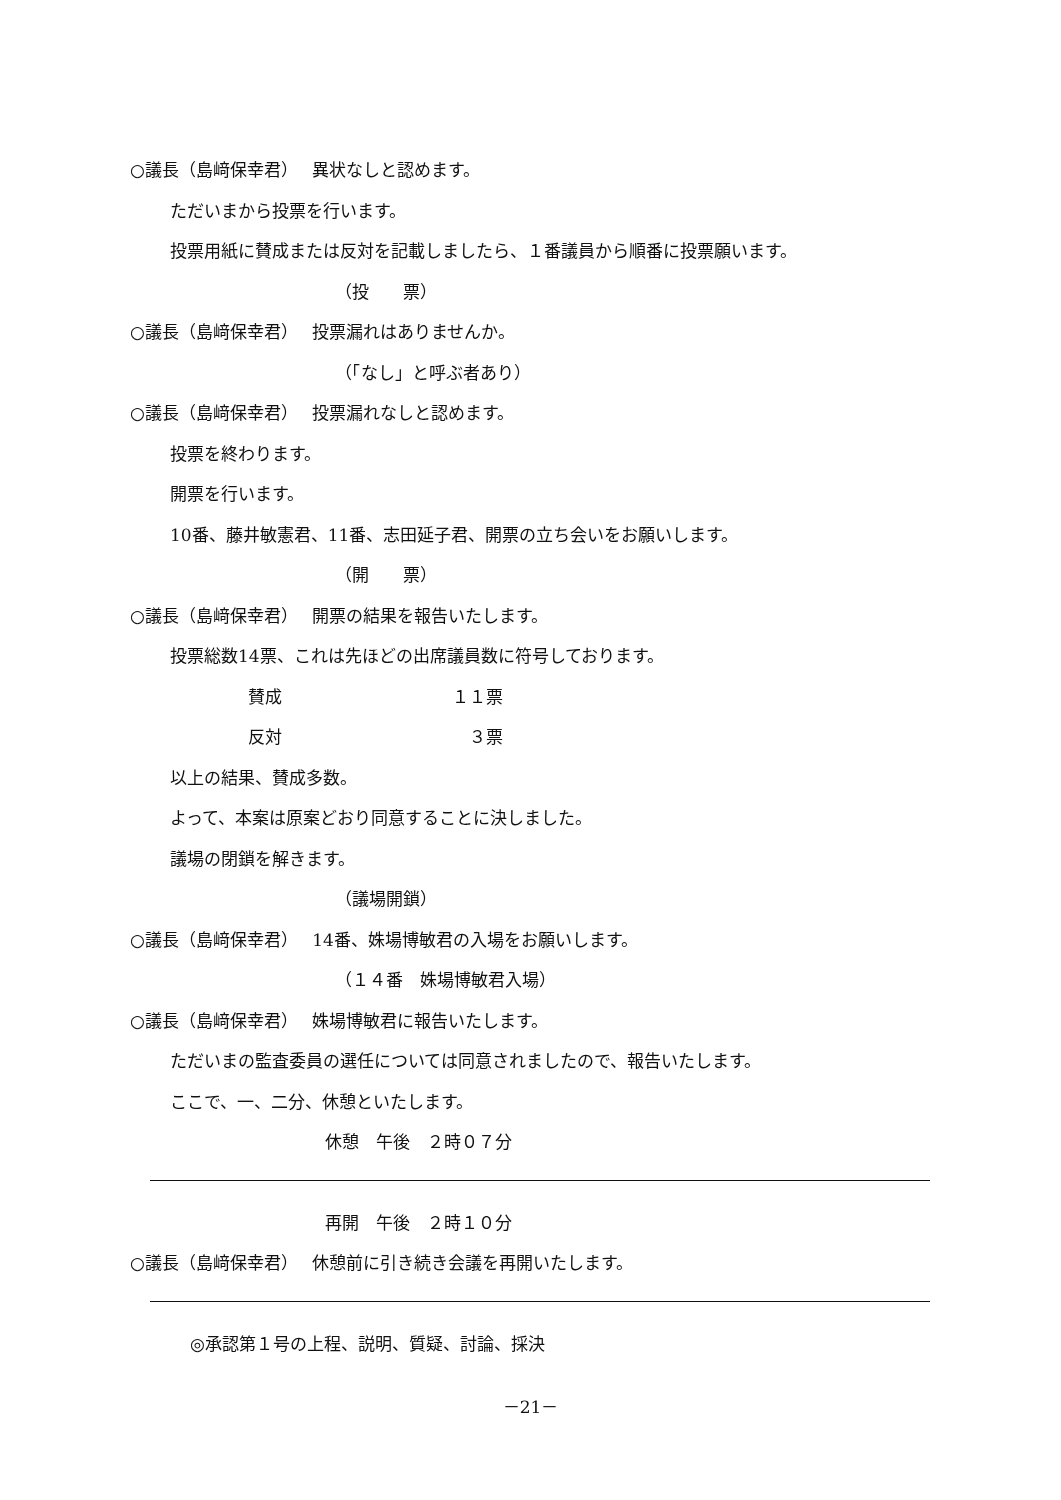○議長（島﨑保幸君）　 異状なしと認めます。
ただいまから投票を行います。
投票用紙に賛成または反対を記載しましたら、１番議員から順番に投票願います。
（投　　票）
○議長（島﨑保幸君）　 投票漏れはありませんか。
（「なし」と呼ぶ者あり）
○議長（島﨑保幸君）　 投票漏れなしと認めます。
投票を終わります。
開票を行います。
10番、藤井敏憲君、11番、志田延子君、開票の立ち会いをお願いします。
（開　　票）
○議長（島﨑保幸君）　 開票の結果を報告いたします。
投票総数14票、これは先ほどの出席議員数に符号しております。
賛成　　　　　　　　　　１１票
反対　　　　　　　　　　　３票
以上の結果、賛成多数。
よって、本案は原案どおり同意することに決しました。
議場の閉鎖を解きます。
（議場開鎖）
○議長（島﨑保幸君）　 14番、姝場博敏君の入場をお願いします。
（１４番　姝場博敏君入場）
○議長（島﨑保幸君）　 姝場博敏君に報告いたします。
ただいまの監査委員の選任については同意されましたので、報告いたします。
ここで、一、二分、休憩といたします。
休憩　午後　２時０７分
再開　午後　２時１０分
○議長（島﨑保幸君）　 休憩前に引き続き会議を再開いたします。
◎承認第１号の上程、説明、質疑、討論、採決
－21－